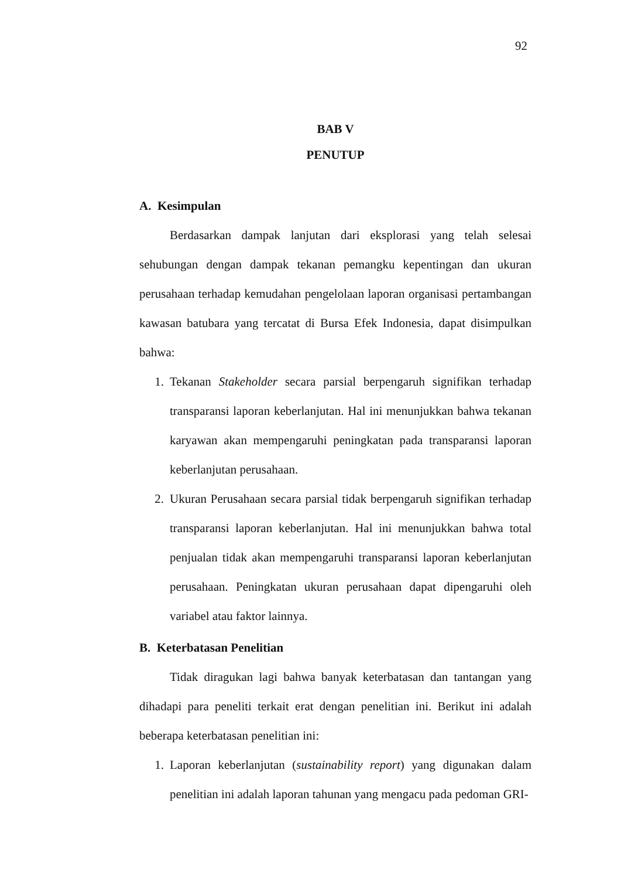92
BAB V
PENUTUP
A. Kesimpulan
Berdasarkan dampak lanjutan dari eksplorasi yang telah selesai sehubungan dengan dampak tekanan pemangku kepentingan dan ukuran perusahaan terhadap kemudahan pengelolaan laporan organisasi pertambangan kawasan batubara yang tercatat di Bursa Efek Indonesia, dapat disimpulkan bahwa:
1. Tekanan Stakeholder secara parsial berpengaruh signifikan terhadap transparansi laporan keberlanjutan. Hal ini menunjukkan bahwa tekanan karyawan akan mempengaruhi peningkatan pada transparansi laporan keberlanjutan perusahaan.
2. Ukuran Perusahaan secara parsial tidak berpengaruh signifikan terhadap transparansi laporan keberlanjutan. Hal ini menunjukkan bahwa total penjualan tidak akan mempengaruhi transparansi laporan keberlanjutan perusahaan. Peningkatan ukuran perusahaan dapat dipengaruhi oleh variabel atau faktor lainnya.
B. Keterbatasan Penelitian
Tidak diragukan lagi bahwa banyak keterbatasan dan tantangan yang dihadapi para peneliti terkait erat dengan penelitian ini. Berikut ini adalah beberapa keterbatasan penelitian ini:
1. Laporan keberlanjutan (sustainability report) yang digunakan dalam penelitian ini adalah laporan tahunan yang mengacu pada pedoman GRI-